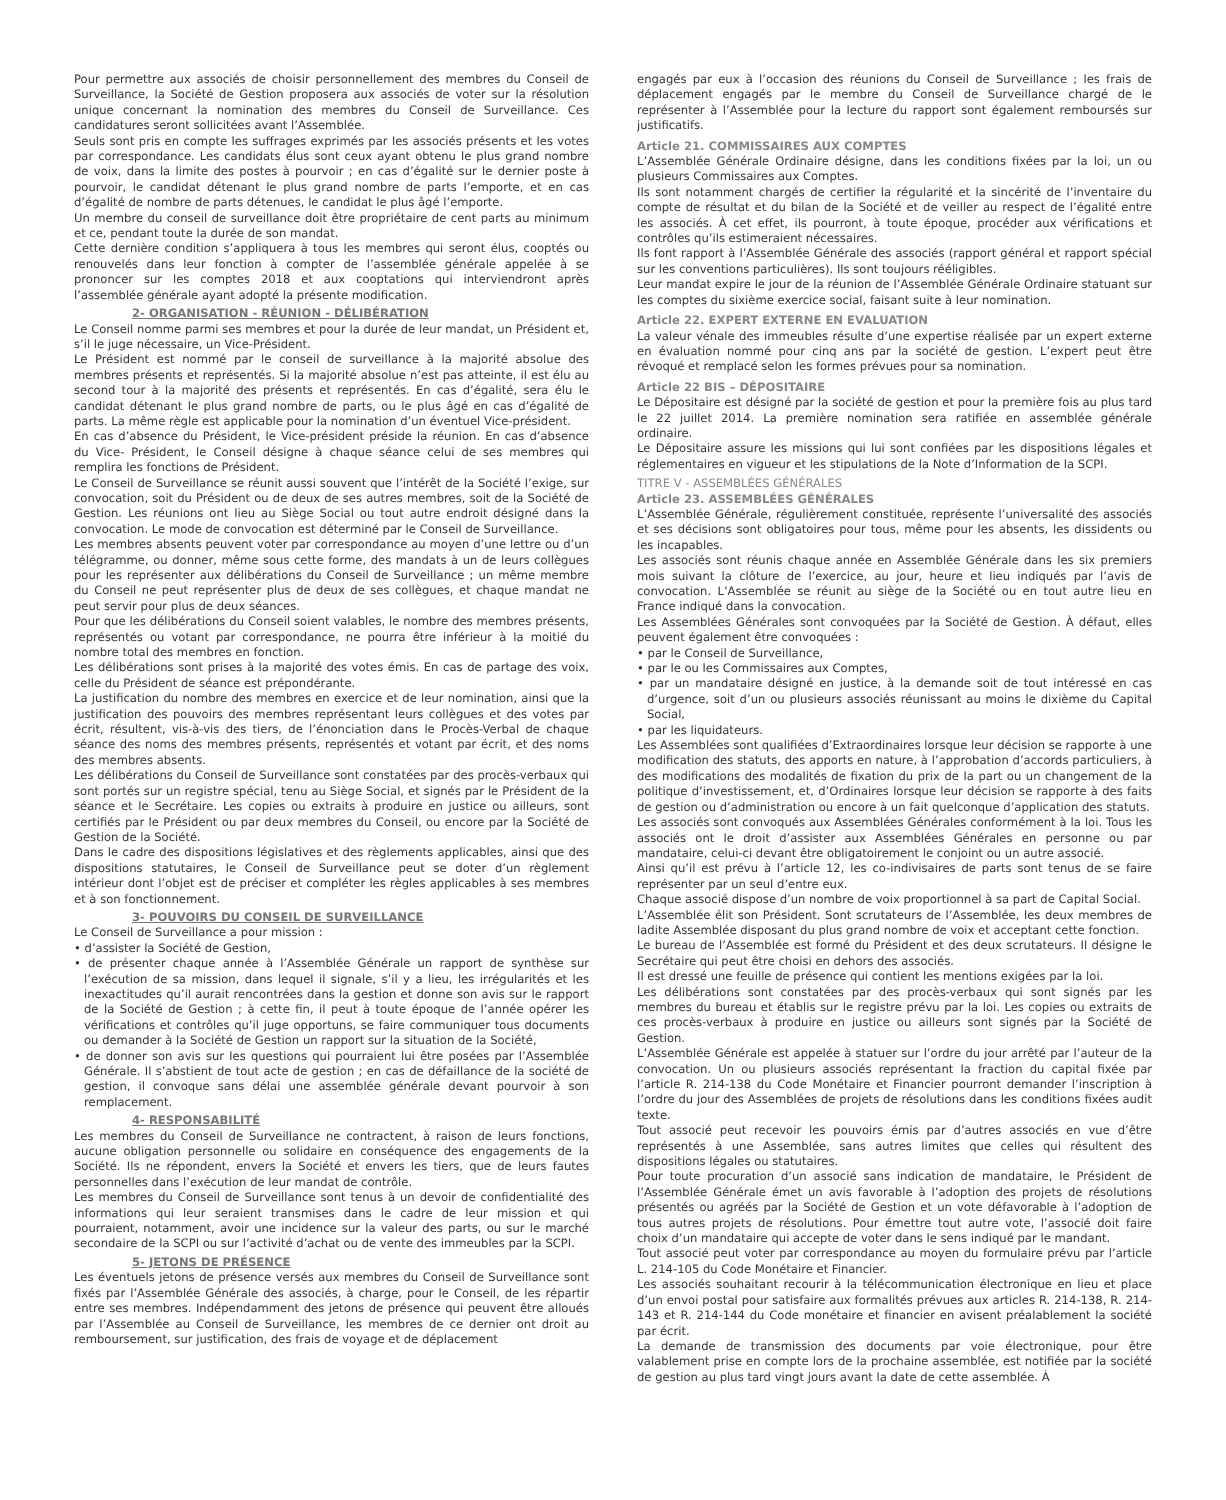Pour permettre aux associés de choisir personnellement des membres du Conseil de Surveillance, la Société de Gestion proposera aux associés de voter sur la résolution unique concernant la nomination des membres du Conseil de Surveillance. Ces candidatures seront sollicitées avant l’Assemblée.
Seuls sont pris en compte les suffrages exprimés par les associés présents et les votes par correspondance. Les candidats élus sont ceux ayant obtenu le plus grand nombre de voix, dans la limite des postes à pourvoir ; en cas d’égalité sur le dernier poste à pourvoir, le candidat détenant le plus grand nombre de parts l’emporte, et en cas d’égalité de nombre de parts détenues, le candidat le plus âgé l’emporte.
Un membre du conseil de surveillance doit être propriétaire de cent parts au minimum et ce, pendant toute la durée de son mandat.
Cette dernière condition s’appliquera à tous les membres qui seront élus, cooptés ou renouvelés dans leur fonction à compter de l’assemblée générale appelée à se prononcer sur les comptes 2018 et aux cooptations qui interviendront après l’assemblée générale ayant adopté la présente modification.
2- ORGANISATION - RÉUNION - DÉLIBÉRATION
Le Conseil nomme parmi ses membres et pour la durée de leur mandat, un Président et, s’il le juge nécessaire, un Vice-Président.
Le Président est nommé par le conseil de surveillance à la majorité absolue des membres présents et représentés. Si la majorité absolue n’est pas atteinte, il est élu au second tour à la majorité des présents et représentés. En cas d’égalité, sera élu le candidat détenant le plus grand nombre de parts, ou le plus âgé en cas d’égalité de parts. La même règle est applicable pour la nomination d’un éventuel Vice-président.
En cas d’absence du Président, le Vice-président préside la réunion. En cas d’absence du Vice- Président, le Conseil désigne à chaque séance celui de ses membres qui remplira les fonctions de Président.
Le Conseil de Surveillance se réunit aussi souvent que l’intérêt de la Société l’exige, sur convocation, soit du Président ou de deux de ses autres membres, soit de la Société de Gestion. Les réunions ont lieu au Siège Social ou tout autre endroit désigné dans la convocation. Le mode de convocation est déterminé par le Conseil de Surveillance.
Les membres absents peuvent voter par correspondance au moyen d’une lettre ou d’un télégramme, ou donner, même sous cette forme, des mandats à un de leurs collègues pour les représenter aux délibérations du Conseil de Surveillance ; un même membre du Conseil ne peut représenter plus de deux de ses collègues, et chaque mandat ne peut servir pour plus de deux séances.
Pour que les délibérations du Conseil soient valables, le nombre des membres présents, représentés ou votant par correspondance, ne pourra être inférieur à la moitié du nombre total des membres en fonction.
Les délibérations sont prises à la majorité des votes émis. En cas de partage des voix, celle du Président de séance est prépondérante.
La justification du nombre des membres en exercice et de leur nomination, ainsi que la justification des pouvoirs des membres représentant leurs collègues et des votes par écrit, résultent, vis-à-vis des tiers, de l’énonciation dans le Procès-Verbal de chaque séance des noms des membres présents, représentés et votant par écrit, et des noms des membres absents.
Les délibérations du Conseil de Surveillance sont constatées par des procès-verbaux qui sont portés sur un registre spécial, tenu au Siège Social, et signés par le Président de la séance et le Secrétaire. Les copies ou extraits à produire en justice ou ailleurs, sont certifiés par le Président ou par deux membres du Conseil, ou encore par la Société de Gestion de la Société.
Dans le cadre des dispositions législatives et des règlements applicables, ainsi que des dispositions statutaires, le Conseil de Surveillance peut se doter d’un règlement intérieur dont l’objet est de préciser et compléter les règles applicables à ses membres et à son fonctionnement.
3- POUVOIRS DU CONSEIL DE SURVEILLANCE
Le Conseil de Surveillance a pour mission :
• d’assister la Société de Gestion,
• de présenter chaque année à l’Assemblée Générale un rapport de synthèse sur l’exécution de sa mission, dans lequel il signale, s’il y a lieu, les irrégularités et les inexactitudes qu’il aurait rencontrées dans la gestion et donne son avis sur le rapport de la Société de Gestion ; à cette fin, il peut à toute époque de l’année opérer les vérifications et contrôles qu’il juge opportuns, se faire communiquer tous documents ou demander à la Société de Gestion un rapport sur la situation de la Société,
• de donner son avis sur les questions qui pourraient lui être posées par l’Assemblée Générale. Il s’abstient de tout acte de gestion ; en cas de défaillance de la société de gestion, il convoque sans délai une assemblée générale devant pourvoir à son remplacement.
4- RESPONSABILITÉ
Les membres du Conseil de Surveillance ne contractent, à raison de leurs fonctions, aucune obligation personnelle ou solidaire en conséquence des engagements de la Société. Ils ne répondent, envers la Société et envers les tiers, que de leurs fautes personnelles dans l’exécution de leur mandat de contrôle.
Les membres du Conseil de Surveillance sont tenus à un devoir de confidentialité des informations qui leur seraient transmises dans le cadre de leur mission et qui pourraient, notamment, avoir une incidence sur la valeur des parts, ou sur le marché secondaire de la SCPI ou sur l’activité d’achat ou de vente des immeubles par la SCPI.
5- JETONS DE PRÉSENCE
Les éventuels jetons de présence versés aux membres du Conseil de Surveillance sont fixés par l’Assemblée Générale des associés, à charge, pour le Conseil, de les répartir entre ses membres. Indépendamment des jetons de présence qui peuvent être alloués par l’Assemblée au Conseil de Surveillance, les membres de ce dernier ont droit au remboursement, sur justification, des frais de voyage et de déplacement
engagés par eux à l’occasion des réunions du Conseil de Surveillance ; les frais de déplacement engagés par le membre du Conseil de Surveillance chargé de le représenter à l’Assemblée pour la lecture du rapport sont également remboursés sur justificatifs.
Article 21. COMMISSAIRES AUX COMPTES
L’Assemblée Générale Ordinaire désigne, dans les conditions fixées par la loi, un ou plusieurs Commissaires aux Comptes.
Ils sont notamment chargés de certifier la régularité et la sincérité de l’inventaire du compte de résultat et du bilan de la Société et de veiller au respect de l’égalité entre les associés. À cet effet, ils pourront, à toute époque, procéder aux vérifications et contrôles qu’ils estimeraient nécessaires.
Ils font rapport à l’Assemblée Générale des associés (rapport général et rapport spécial sur les conventions particulières). Ils sont toujours rééligibles.
Leur mandat expire le jour de la réunion de l’Assemblée Générale Ordinaire statuant sur les comptes du sixième exercice social, faisant suite à leur nomination.
Article 22. EXPERT EXTERNE EN EVALUATION
La valeur vénale des immeubles résulte d’une expertise réalisée par un expert externe en évaluation nommé pour cinq ans par la société de gestion. L’expert peut être révoqué et remplacé selon les formes prévues pour sa nomination.
Article 22 BIS – DÉPOSITAIRE
Le Dépositaire est désigné par la société de gestion et pour la première fois au plus tard le 22 juillet 2014. La première nomination sera ratifiée en assemblée générale ordinaire.
Le Dépositaire assure les missions qui lui sont confiées par les dispositions légales et réglementaires en vigueur et les stipulations de la Note d’Information de la SCPI.
TITRE V - ASSEMBLÉES GÉNÉRALES
Article 23. ASSEMBLÉES GÉNÉRALES
L’Assemblée Générale, régulièrement constituée, représente l’universalité des associés et ses décisions sont obligatoires pour tous, même pour les absents, les dissidents ou les incapables.
Les associés sont réunis chaque année en Assemblée Générale dans les six premiers mois suivant la clôture de l’exercice, au jour, heure et lieu indiqués par l’avis de convocation. L’Assemblée se réunit au siège de la Société ou en tout autre lieu en France indiqué dans la convocation.
Les Assemblées Générales sont convoquées par la Société de Gestion. À défaut, elles peuvent également être convoquées :
• par le Conseil de Surveillance,
• par le ou les Commissaires aux Comptes,
• par un mandataire désigné en justice, à la demande soit de tout intéressé en cas d’urgence, soit d’un ou plusieurs associés réunissant au moins le dixième du Capital Social,
• par les liquidateurs.
Les Assemblées sont qualifiées d’Extraordinaires lorsque leur décision se rapporte à une modification des statuts, des apports en nature, à l’approbation d’accords particuliers, à des modifications des modalités de fixation du prix de la part ou un changement de la politique d’investissement, et, d’Ordinaires lorsque leur décision se rapporte à des faits de gestion ou d’administration ou encore à un fait quelconque d’application des statuts.
Les associés sont convoqués aux Assemblées Générales conformément à la loi. Tous les associés ont le droit d’assister aux Assemblées Générales en personne ou par mandataire, celui-ci devant être obligatoirement le conjoint ou un autre associé.
Ainsi qu’il est prévu à l’article 12, les co-indivisaires de parts sont tenus de se faire représenter par un seul d’entre eux.
Chaque associé dispose d’un nombre de voix proportionnel à sa part de Capital Social.
L’Assemblée élit son Président. Sont scrutateurs de l’Assemblée, les deux membres de ladite Assemblée disposant du plus grand nombre de voix et acceptant cette fonction.
Le bureau de l’Assemblée est formé du Président et des deux scrutateurs. Il désigne le Secrétaire qui peut être choisi en dehors des associés.
Il est dressé une feuille de présence qui contient les mentions exigées par la loi.
Les délibérations sont constatées par des procès-verbaux qui sont signés par les membres du bureau et établis sur le registre prévu par la loi. Les copies ou extraits de ces procès-verbaux à produire en justice ou ailleurs sont signés par la Société de Gestion.
L’Assemblée Générale est appelée à statuer sur l’ordre du jour arrêté par l’auteur de la convocation. Un ou plusieurs associés représentant la fraction du capital fixée par l’article R. 214-138 du Code Monétaire et Financier pourront demander l’inscription à l’ordre du jour des Assemblées de projets de résolutions dans les conditions fixées audit texte.
Tout associé peut recevoir les pouvoirs émis par d’autres associés en vue d’être représentés à une Assemblée, sans autres limites que celles qui résultent des dispositions légales ou statutaires.
Pour toute procuration d’un associé sans indication de mandataire, le Président de l’Assemblée Générale émet un avis favorable à l’adoption des projets de résolutions présentés ou agréés par la Société de Gestion et un vote défavorable à l’adoption de tous autres projets de résolutions. Pour émettre tout autre vote, l’associé doit faire choix d’un mandataire qui accepte de voter dans le sens indiqué par le mandant.
Tout associé peut voter par correspondance au moyen du formulaire prévu par l’article L. 214-105 du Code Monétaire et Financier.
Les associés souhaitant recourir à la télécommunication électronique en lieu et place d’un envoi postal pour satisfaire aux formalités prévues aux articles R. 214-138, R. 214-143 et R. 214-144 du Code monétaire et financier en avisent préalablement la société par écrit.
La demande de transmission des documents par voie électronique, pour être valablement prise en compte lors de la prochaine assemblée, est notifiée par la société de gestion au plus tard vingt jours avant la date de cette assemblée. À